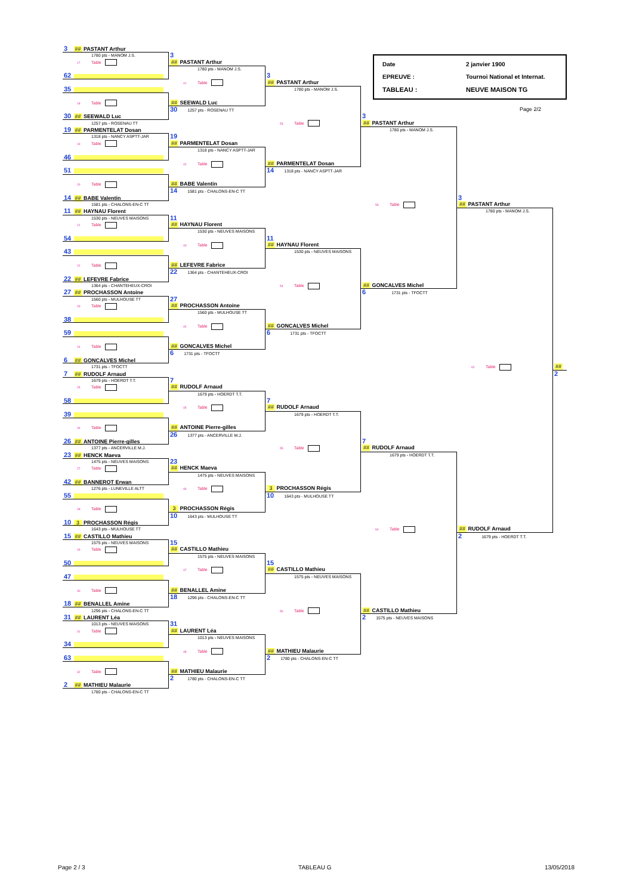Date 2 janvier 1900 EPREUVE : Tournoi National et Internat. TABLEAU : NEUVE MAISON TG
Page 2/2
3 ## PASTANT Arthur
1780 pts - MANOM J.S.
17 Table
62
35
18 Table
30 ## SEEWALD Luc
1257 pts - ROSENAU TT
19 ## PARMENTELAT Dosan
1318 pts - NANCY ASPTT-JAR
19 Table
46
51
20 Table
14 ## BABE Valentin
1581 pts - CHALONS-EN-C TT
11 ## HAYNAU Florent
1530 pts - NEUVES MAISONS
21 Table
54
43
22 Table
22 ## LEFEVRE Fabrice
1364 pts - CHANTEHEUX-CROI
27 ## PROCHASSON Antoine
1560 pts - MULHOUSE TT
23 Table
38
59
24 Table
6 ## GONCALVES Michel
1731 pts - TFOCTT
7 ## RUDOLF Arnaud
1679 pts - HOERDT T.T.
25 Table
58
39
26 Table
26 ## ANTOINE Pierre-gilles
1377 pts - ANCERVILLE M.J.
23 ## HENCK Maeva
1475 pts - NEUVES MAISONS
27 Table
42 ## BANNEROT Erwan
1276 pts - LUNEVILLE ALTT
55
28 Table
10 3 PROCHASSON Régis
1643 pts - MULHOUSE TT
15 ## CASTILLO Mathieu
1575 pts - NEUVES MAISONS
29 Table
50
47
30 Table
18 ## BENALLEL Amine
1296 pts - CHALONS-EN-C TT
31 ## LAURENT Léa
1013 pts - NEUVES MAISONS
31 Table
34
63
32 Table
2 ## MATHIEU Malaurie
1780 pts - CHALONS-EN-C TT
3
## PASTANT Arthur
1780 pts - MANOM J.S.
41 Table
## SEEWALD Luc
30 1257 pts - ROSENAU TT
19
## PARMENTELAT Dosan
1318 pts - NANCY ASPTT-JAR
42 Table
## BABE Valentin
14 1581 pts - CHALONS-EN-C TT
11
## HAYNAU Florent
1530 pts - NEUVES MAISONS
43 Table
## LEFEVRE Fabrice
22 1364 pts - CHANTEHEUX-CROI
27
## PROCHASSON Antoine
1560 pts - MULHOUSE TT
44 Table
## GONCALVES Michel
6 1731 pts - TFOCTT
7
## RUDOLF Arnaud
1679 pts - HOERDT T.T.
45 Table
## ANTOINE Pierre-gilles
26 1377 pts - ANCERVILLE M.J.
23
## HENCK Maeva
1475 pts - NEUVES MAISONS
46 Table
3 PROCHASSON Régis
10 1643 pts - MULHOUSE TT
15
## CASTILLO Mathieu
1575 pts - NEUVES MAISONS
47 Table
## BENALLEL Amine
18 1296 pts - CHALONS-EN-C TT
31
## LAURENT Léa
1013 pts - NEUVES MAISONS
48 Table
## MATHIEU Malaurie
2 1780 pts - CHALONS-EN-C TT
3
## PASTANT Arthur
1780 pts - MANOM J.S.
53 Table
## PARMENTELAT Dosan
14 1318 pts - NANCY ASPTT-JAR
11
## HAYNAU Florent
1530 pts - NEUVES MAISONS
54 Table
## GONCALVES Michel
6 1731 pts - TFOCTT
7
## RUDOLF Arnaud
1679 pts - HOERDT T.T.
55 Table
3 PROCHASSON Régis
10 1643 pts - MULHOUSE TT
15
## CASTILLO Mathieu
1575 pts - NEUVES MAISONS
56 Table
## MATHIEU Malaurie
2 1780 pts - CHALONS-EN-C TT
3
## PASTANT Arthur
1780 pts - MANOM J.S.
59 Table
## GONCALVES Michel
6 1731 pts - TFOCTT
7
## RUDOLF Arnaud
1679 pts - HOERDT T.T.
60 Table
## CASTILLO Mathieu
2 1575 pts - NEUVES MAISONS
3
## PASTANT Arthur
1780 pts - MANOM J.S.
62 Table
## RUDOLF Arnaud
2 1679 pts - HOERDT T.T.
##
2
Page 2 / 3 TABLEAU G 13/05/2018